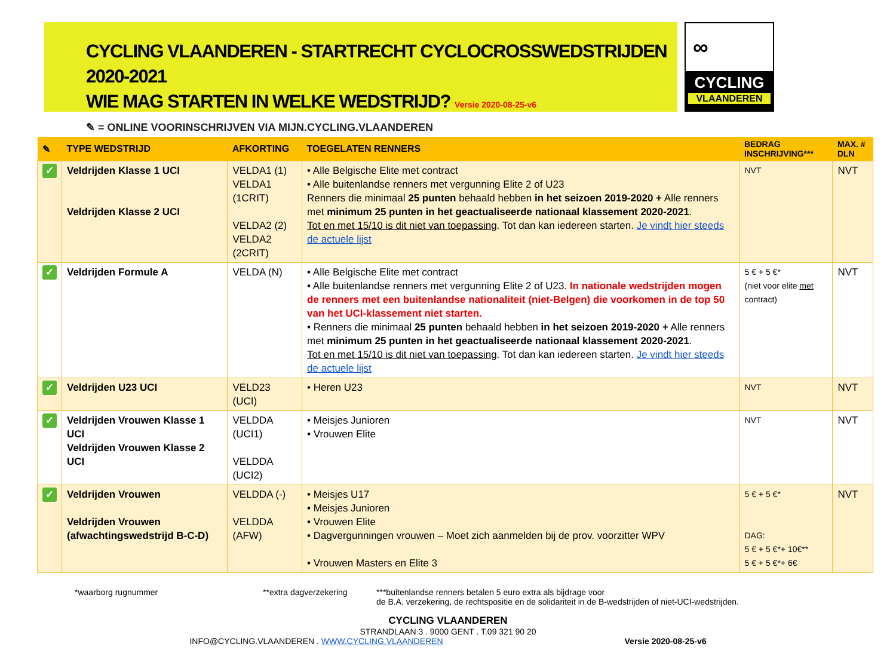CYCLING VLAANDEREN - STARTRECHT CYCLOCROSSWEDSTRIJDEN 2020-2021
WIE MAG STARTEN IN WELKE WEDSTRIJD? Versie 2020-08-25-v6
✎ = ONLINE VOORINSCHRIJVEN VIA MIJN.CYCLING.VLAANDEREN
∞
CYCLING
VLAANDEREN
| ✎ | TYPE WEDSTRIJD | AFKORTING | TOEGELATEN RENNERS | BEDRAG INSCHRIJVING*** | MAX. # DLN |
| --- | --- | --- | --- | --- | --- |
| ✓ | Veldrijden Klasse 1 UCI Veldrijden Klasse 2 UCI | VELDA1 (1) VELDA1 (1CRIT) VELDA2 (2) VELDA2 (2CRIT) | • Alle Belgische Elite met contract • Alle buitenlandse renners met vergunning Elite 2 of U23 Renners die minimaal 25 punten behaald hebben in het seizoen 2019-2020 + Alle renners met minimum 25 punten in het geactualiseerde nationaal klassement 2020-2021 . Tot en met 15/10 is dit niet van toepassing . Tot dan kan iedereen starten. Je vindt hier steeds de actuele lijst | NVT | NVT |
| ✓ | Veldrijden Formule A | VELDA (N) | • Alle Belgische Elite met contract • Alle buitenlandse renners met vergunning Elite 2 of U23. In nationale wedstrijden mogen de renners met een buitenlandse nationaliteit (niet-Belgen) die voorkomen in de top 50 van het UCI-klassement niet starten. • Renners die minimaal 25 punten behaald hebben in het seizoen 2019-2020 + Alle renners met minimum 25 punten in het geactualiseerde nationaal klassement 2020-2021 . Tot en met 15/10 is dit niet van toepassing . Tot dan kan iedereen starten. Je vindt hier steeds de actuele lijst | 5 € + 5 €* (niet voor elite met contract) | NVT |
| ✓ | Veldrijden U23 UCI | VELD23 (UCI) | • Heren U23 | NVT | NVT |
| ✓ | Veldrijden Vrouwen Klasse 1 UCI Veldrijden Vrouwen Klasse 2 UCI | VELDDA (UCI1) VELDDA (UCI2) | • Meisjes Junioren • Vrouwen Elite | NVT | NVT |
| ✓ | Veldrijden Vrouwen Veldrijden Vrouwen (afwachtingswedstrijd B-C-D) | VELDDA (-) VELDDA (AFW) | • Meisjes U17 • Meisjes Junioren • Vrouwen Elite • Dagvergunningen vrouwen – Moet zich aanmelden bij de prov. voorzitter WPV • Vrouwen Masters en Elite 3 | 5 € + 5 €* DAG: 5 € + 5 €*+ 10€** 5 € + 5 €*+ 6€ | NVT |
*waarborg rugnummer **extra dagverzekering ***buitenlandse renners betalen 5 euro extra als bijdrage voor
de B.A. verzekering, de rechtspositie en de solidariteit in de B-wedstrijden of niet-UCI-wedstrijden.
CYCLING VLAANDEREN
STRANDLAAN 3 . 9000 GENT . T.09 321 90 20
INFO@CYCLING.VLAANDEREN . WWW.CYCLING.VLAANDEREN Versie 2020-08-25-v6